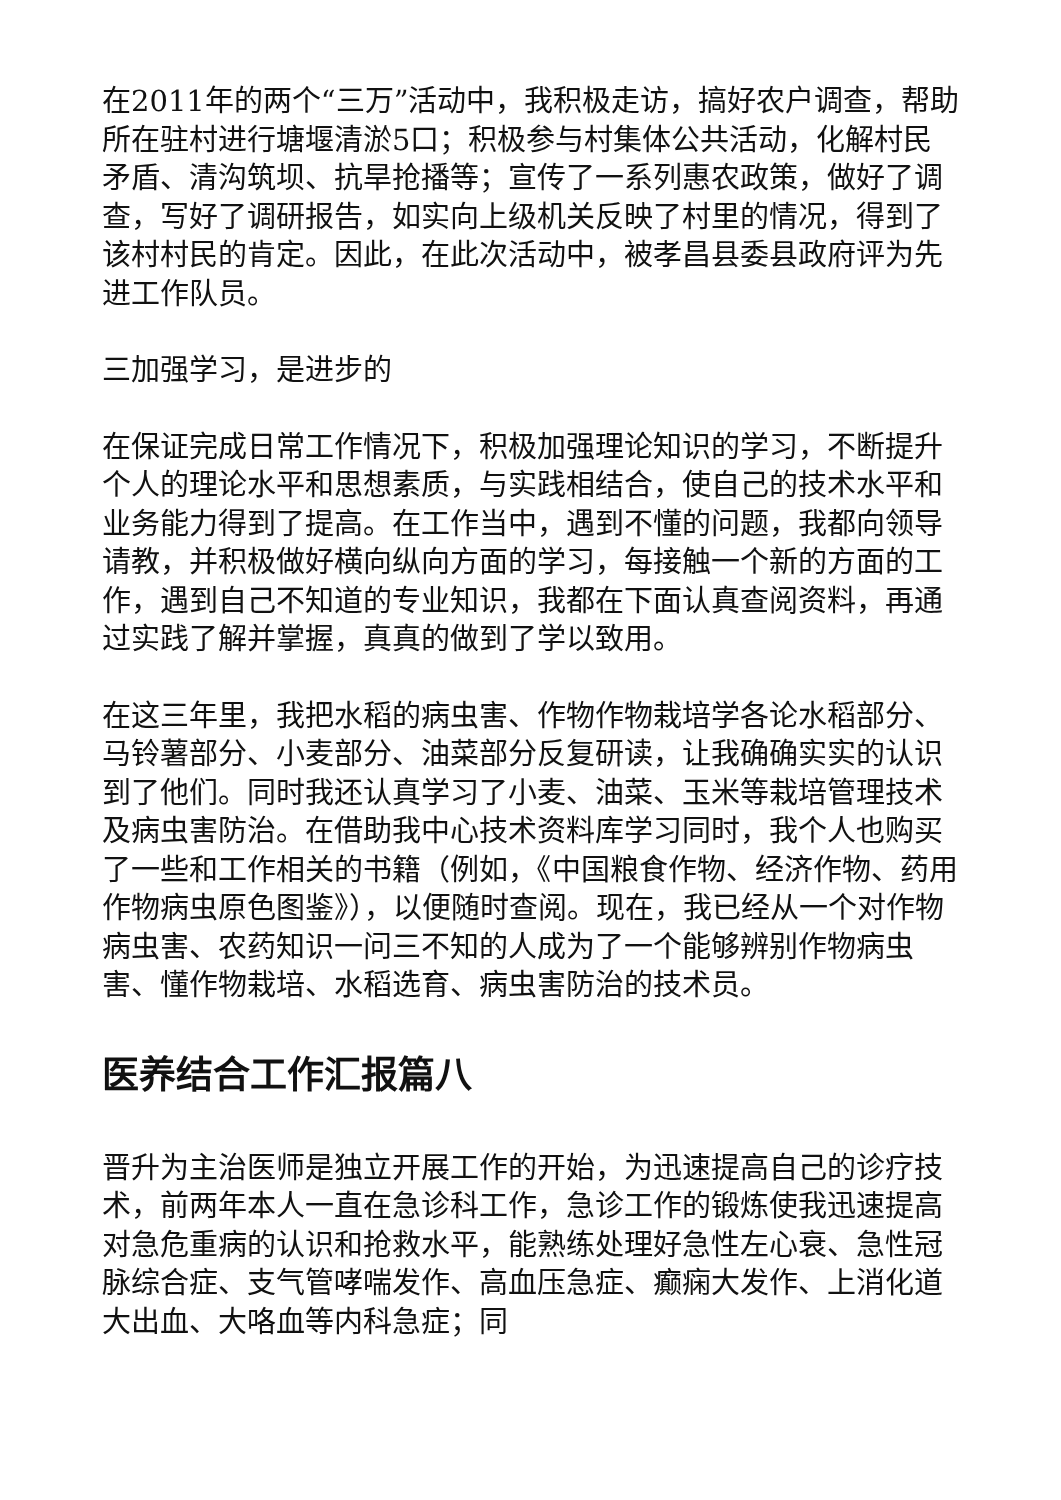在2011年的两个“三万”活动中，我积极走访，搞好农户调查，帮助所在驻村进行塘堰清淤5口；积极参与村集体公共活动，化解村民矛盾、清沟筑坝、抗旱抢播等；宣传了一系列惠农政策，做好了调查，写好了调研报告，如实向上级机关反映了村里的情况，得到了该村村民的肯定。因此，在此次活动中，被孝昌县委县政府评为先进工作队员。
三加强学习，是进步的
在保证完成日常工作情况下，积极加强理论知识的学习，不断提升个人的理论水平和思想素质，与实践相结合，使自己的技术水平和业务能力得到了提高。在工作当中，遇到不懂的问题，我都向领导请教，并积极做好横向纵向方面的学习，每接触一个新的方面的工作，遇到自己不知道的专业知识，我都在下面认真查阅资料，再通过实践了解并掌握，真真的做到了学以致用。
在这三年里，我把水稻的病虫害、作物作物栽培学各论水稻部分、马铃薯部分、小麦部分、油菜部分反复研读，让我确确实实的认识到了他们。同时我还认真学习了小麦、油菜、玉米等栽培管理技术及病虫害防治。在借助我中心技术资料库学习同时，我个人也购买了一些和工作相关的书籍（例如，《中国粮食作物、经济作物、药用作物病虫原色图鉴》），以便随时查阅。现在，我已经从一个对作物病虫害、农药知识一问三不知的人成为了一个能够辨别作物病虫害、懂作物栽培、水稻选育、病虫害防治的技术员。
医养结合工作汇报篇八
晋升为主治医师是独立开展工作的开始，为迅速提高自己的诊疗技术，前两年本人一直在急诊科工作，急诊工作的锻炼使我迅速提高对急危重病的认识和抢救水平，能熟练处理好急性左心衰、急性冠脉综合症、支气管哮喘发作、高血压急症、癫痫大发作、上消化道大出血、大咯血等内科急症；同